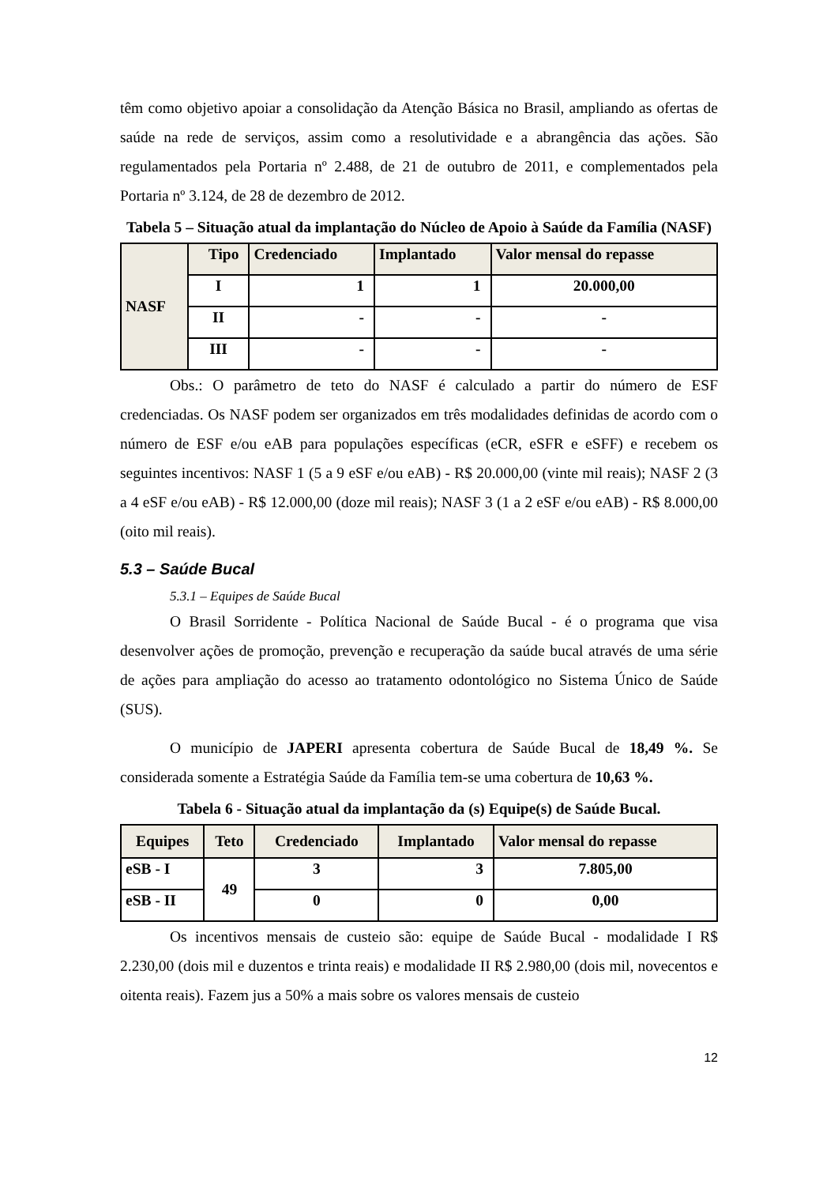têm como objetivo apoiar a consolidação da Atenção Básica no Brasil, ampliando as ofertas de saúde na rede de serviços, assim como a resolutividade e a abrangência das ações. São regulamentados pela Portaria nº 2.488, de 21 de outubro de 2011, e complementados pela Portaria nº 3.124, de 28 de dezembro de 2012.
Tabela 5 – Situação atual da implantação do Núcleo de Apoio à Saúde da Família (NASF)
| NASF | Tipo | Credenciado | Implantado | Valor mensal do repasse |
| | I | 1 | 1 | 20.000,00 |
| | II | - | - | - |
| | III | - | - | - |
Obs.: O parâmetro de teto do NASF é calculado a partir do número de ESF credenciadas. Os NASF podem ser organizados em três modalidades definidas de acordo com o número de ESF e/ou eAB para populações específicas (eCR, eSFR e eSFF) e recebem os seguintes incentivos: NASF 1 (5 a 9 eSF e/ou eAB) - R$ 20.000,00 (vinte mil reais); NASF 2 (3 a 4 eSF e/ou eAB) - R$ 12.000,00 (doze mil reais); NASF 3 (1 a 2 eSF e/ou eAB) - R$ 8.000,00 (oito mil reais).
5.3 – Saúde Bucal
5.3.1 – Equipes de Saúde Bucal
O Brasil Sorridente - Política Nacional de Saúde Bucal - é o programa que visa desenvolver ações de promoção, prevenção e recuperação da saúde bucal através de uma série de ações para ampliação do acesso ao tratamento odontológico no Sistema Único de Saúde (SUS).
O município de JAPERI apresenta cobertura de Saúde Bucal de 18,49 %. Se considerada somente a Estratégia Saúde da Família tem-se uma cobertura de 10,63 %.
Tabela 6 - Situação atual da implantação da (s) Equipe(s) de Saúde Bucal.
| Equipes | Teto | Credenciado | Implantado | Valor mensal do repasse |
| eSB - I | 49 | 3 | 3 | 7.805,00 |
| eSB - II | | 0 | 0 | 0,00 |
Os incentivos mensais de custeio são: equipe de Saúde Bucal - modalidade I R$ 2.230,00 (dois mil e duzentos e trinta reais) e modalidade II R$ 2.980,00 (dois mil, novecentos e oitenta reais). Fazem jus a 50% a mais sobre os valores mensais de custeio
12